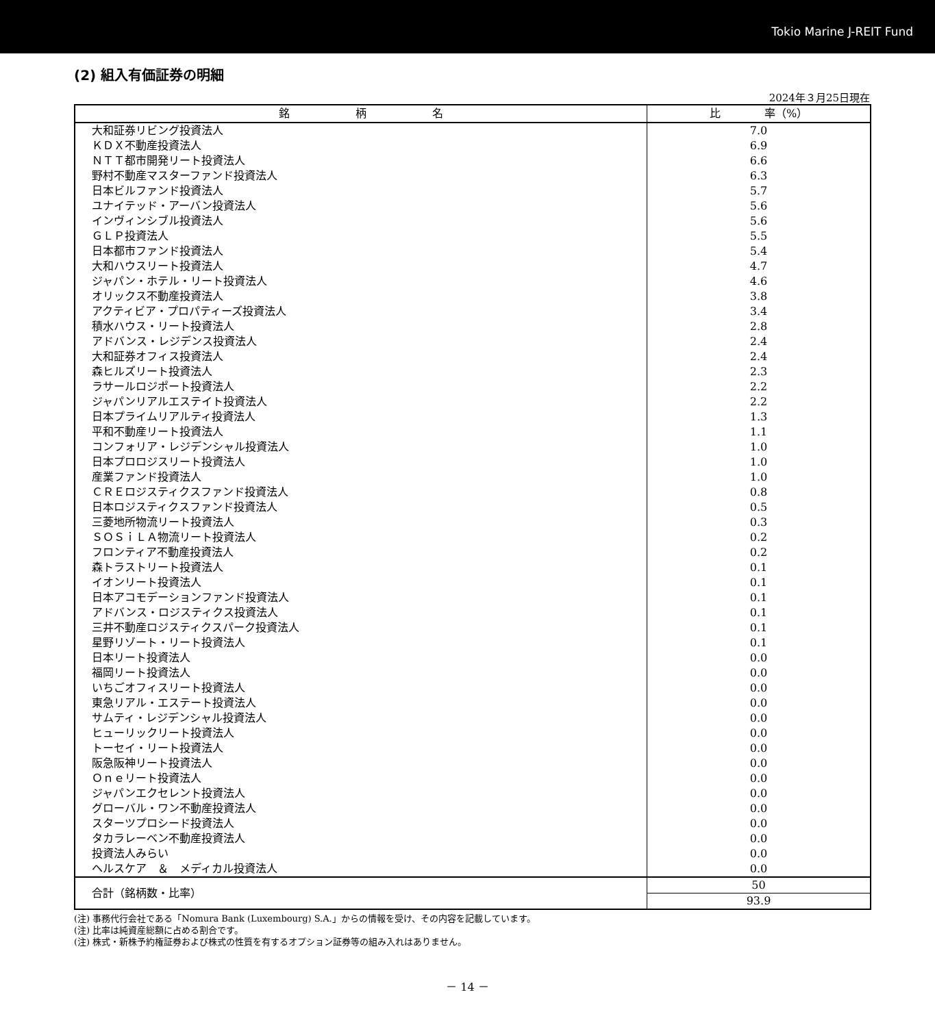Tokio Marine J-REIT Fund
(2) 組入有価証券の明細
2024年３月25日現在
| 銘 柄 名 | 比 率（%） |
| --- | --- |
| 大和証券リビング投資法人 | 7.0 |
| ＫＤＸ不動産投資法人 | 6.9 |
| ＮＴＴ都市開発リート投資法人 | 6.6 |
| 野村不動産マスターファンド投資法人 | 6.3 |
| 日本ビルファンド投資法人 | 5.7 |
| ユナイテッド・アーバン投資法人 | 5.6 |
| インヴィンシブル投資法人 | 5.6 |
| ＧＬＰ投資法人 | 5.5 |
| 日本都市ファンド投資法人 | 5.4 |
| 大和ハウスリート投資法人 | 4.7 |
| ジャパン・ホテル・リート投資法人 | 4.6 |
| オリックス不動産投資法人 | 3.8 |
| アクティビア・プロパティーズ投資法人 | 3.4 |
| 積水ハウス・リート投資法人 | 2.8 |
| アドバンス・レジデンス投資法人 | 2.4 |
| 大和証券オフィス投資法人 | 2.4 |
| 森ヒルズリート投資法人 | 2.3 |
| ラサールロジポート投資法人 | 2.2 |
| ジャパンリアルエステイト投資法人 | 2.2 |
| 日本プライムリアルティ投資法人 | 1.3 |
| 平和不動産リート投資法人 | 1.1 |
| コンフォリア・レジデンシャル投資法人 | 1.0 |
| 日本プロロジスリート投資法人 | 1.0 |
| 産業ファンド投資法人 | 1.0 |
| ＣＲＥロジスティクスファンド投資法人 | 0.8 |
| 日本ロジスティクスファンド投資法人 | 0.5 |
| 三菱地所物流リート投資法人 | 0.3 |
| ＳＯＳｉＬＡ物流リート投資法人 | 0.2 |
| フロンティア不動産投資法人 | 0.2 |
| 森トラストリート投資法人 | 0.1 |
| イオンリート投資法人 | 0.1 |
| 日本アコモデーションファンド投資法人 | 0.1 |
| アドバンス・ロジスティクス投資法人 | 0.1 |
| 三井不動産ロジスティクスパーク投資法人 | 0.1 |
| 星野リゾート・リート投資法人 | 0.1 |
| 日本リート投資法人 | 0.0 |
| 福岡リート投資法人 | 0.0 |
| いちごオフィスリート投資法人 | 0.0 |
| 東急リアル・エステート投資法人 | 0.0 |
| サムティ・レジデンシャル投資法人 | 0.0 |
| ヒューリックリート投資法人 | 0.0 |
| トーセイ・リート投資法人 | 0.0 |
| 阪急阪神リート投資法人 | 0.0 |
| Ｏｎｅリート投資法人 | 0.0 |
| ジャパンエクセレント投資法人 | 0.0 |
| グローバル・ワン不動産投資法人 | 0.0 |
| スターツプロシード投資法人 | 0.0 |
| タカラレーベン不動産投資法人 | 0.0 |
| 投資法人みらい | 0.0 |
| ヘルスケア ＆ メディカル投資法人 | 0.0 |
| 合計（銘柄数・比率） | 50 |
| | 93.9 |
(注) 事務代行会社である「Nomura Bank (Luxembourg) S.A.」からの情報を受け、その内容を記載しています。
(注) 比率は純資産総額に占める割合です。
(注) 株式・新株予約権証券および株式の性質を有するオプション証券等の組み入れはありません。
－ 14 －